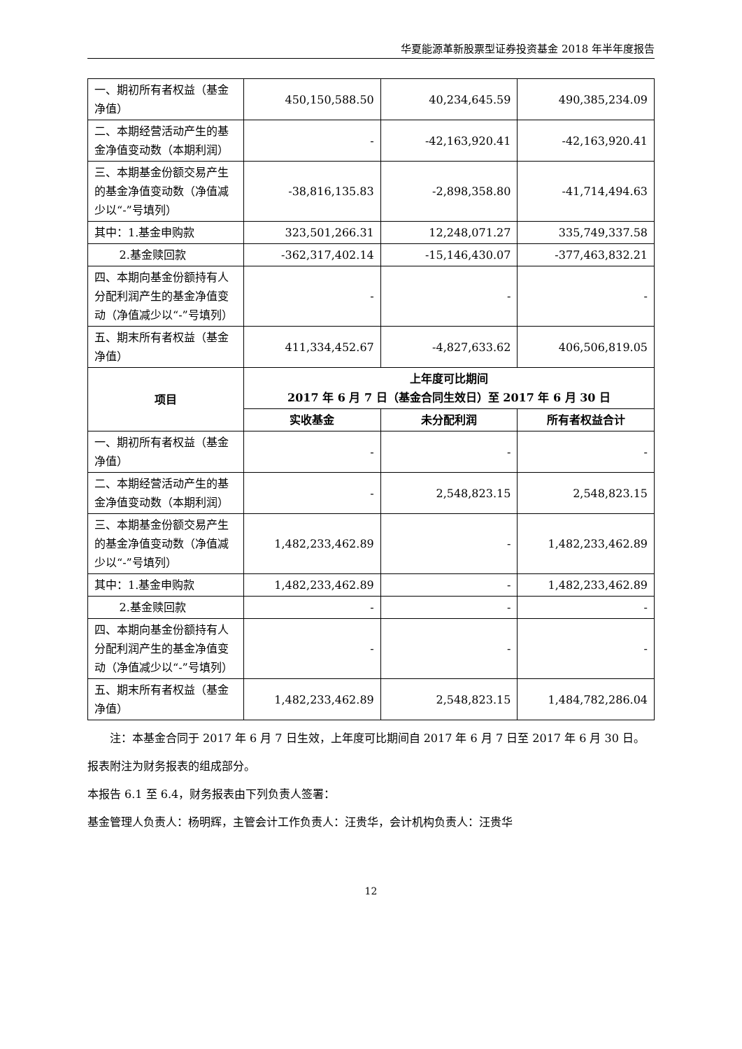华夏能源革新股票型证券投资基金 2018 年半年度报告
| 一、期初所有者权益（基金净值） | 450,150,588.50 | 40,234,645.59 | 490,385,234.09 |
| 二、本期经营活动产生的基金净值变动数（本期利润） | - | -42,163,920.41 | -42,163,920.41 |
| 三、本期基金份额交易产生的基金净值变动数（净值减少以“-”号填列） | -38,816,135.83 | -2,898,358.80 | -41,714,494.63 |
| 其中：1.基金申购款 | 323,501,266.31 | 12,248,071.27 | 335,749,337.58 |
| 2.基金赎回款 | -362,317,402.14 | -15,146,430.07 | -377,463,832.21 |
| 四、本期向基金份额持有人分配利润产生的基金净值变动（净值减少以“-”号填列） | - | - | - |
| 五、期末所有者权益（基金净值） | 411,334,452.67 | -4,827,633.62 | 406,506,819.05 |
| 项目 | 上年度可比期间 2017 年 6 月 7 日（基金合同生效日）至 2017 年 6 月 30 日 | | |
| | 实收基金 | 未分配利润 | 所有者权益合计 |
| 一、期初所有者权益（基金净值） | - | - | - |
| 二、本期经营活动产生的基金净值变动数（本期利润） | - | 2,548,823.15 | 2,548,823.15 |
| 三、本期基金份额交易产生的基金净值变动数（净值减少以“-”号填列） | 1,482,233,462.89 | - | 1,482,233,462.89 |
| 其中：1.基金申购款 | 1,482,233,462.89 | - | 1,482,233,462.89 |
| 2.基金赎回款 | - | - | - |
| 四、本期向基金份额持有人分配利润产生的基金净值变动（净值减少以“-”号填列） | - | - | - |
| 五、期末所有者权益（基金净值） | 1,482,233,462.89 | 2,548,823.15 | 1,484,782,286.04 |
注：本基金合同于 2017 年 6 月 7 日生效，上年度可比期间自 2017 年 6 月 7 日至 2017 年 6 月 30 日。
报表附注为财务报表的组成部分。
本报告 6.1 至 6.4，财务报表由下列负责人签署：
基金管理人负责人：杨明辉，主管会计工作负责人：汪贵华，会计机构负责人：汪贵华
12